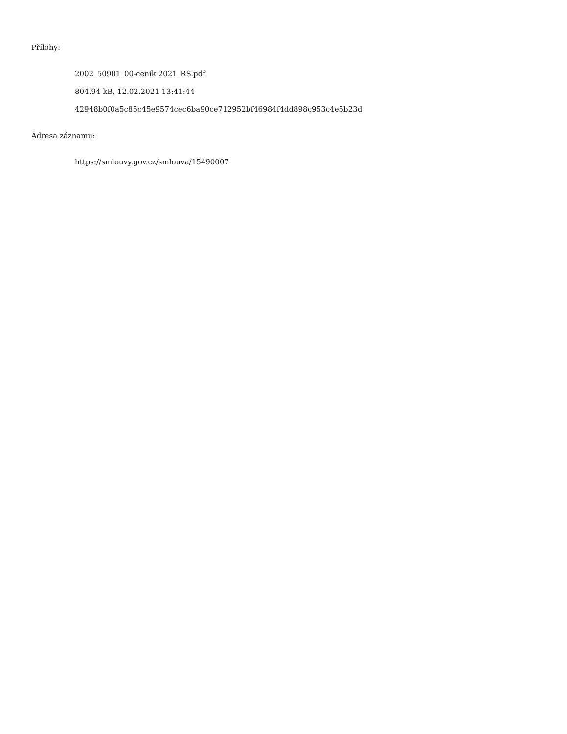Přílohy:
2002_50901_00-ceník 2021_RS.pdf
804.94 kB, 12.02.2021 13:41:44
42948b0f0a5c85c45e9574cec6ba90ce712952bf46984f4dd898c953c4e5b23d
Adresa záznamu:
https://smlouvy.gov.cz/smlouva/15490007